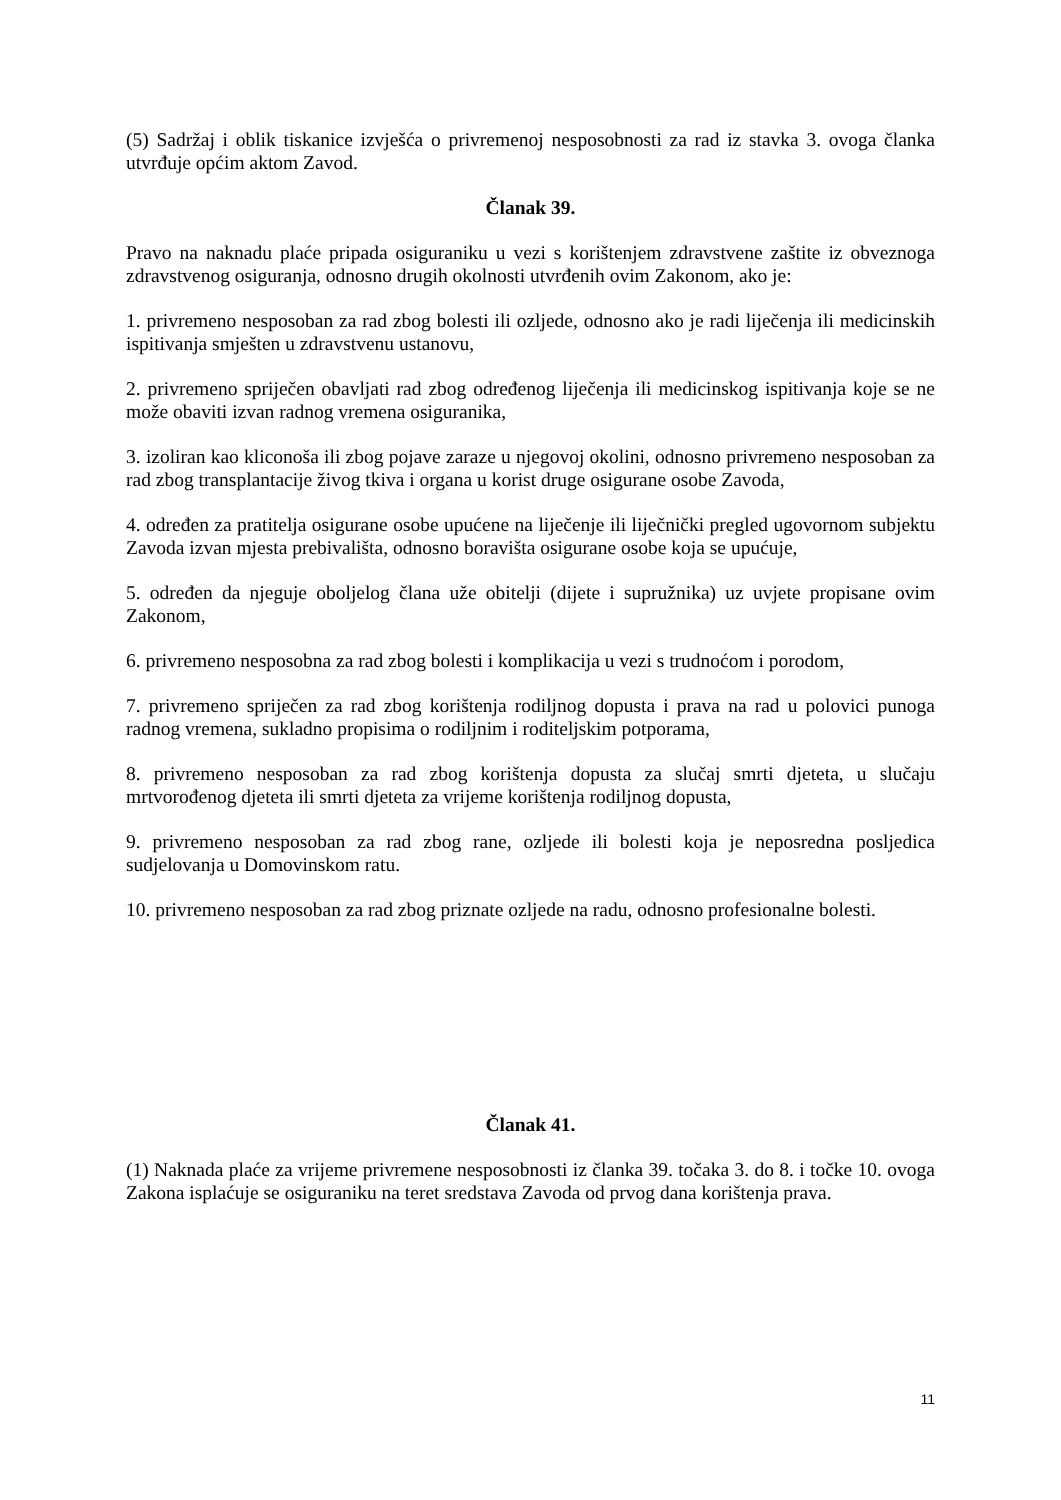(5) Sadržaj i oblik tiskanice izvješća o privremenoj nesposobnosti za rad iz stavka 3. ovoga članka utvrđuje općim aktom Zavod.
Članak 39.
Pravo na naknadu plaće pripada osiguraniku u vezi s korištenjem zdravstvene zaštite iz obveznoga zdravstvenog osiguranja, odnosno drugih okolnosti utvrđenih ovim Zakonom, ako je:
1. privremeno nesposoban za rad zbog bolesti ili ozljede, odnosno ako je radi liječenja ili medicinskih ispitivanja smješten u zdravstvenu ustanovu,
2. privremeno spriječen obavljati rad zbog određenog liječenja ili medicinskog ispitivanja koje se ne može obaviti izvan radnog vremena osiguranika,
3. izoliran kao kliconoša ili zbog pojave zaraze u njegovoj okolini, odnosno privremeno nesposoban za rad zbog transplantacije živog tkiva i organa u korist druge osigurane osobe Zavoda,
4. određen za pratitelja osigurane osobe upućene na liječenje ili liječnički pregled ugovornom subjektu Zavoda izvan mjesta prebivališta, odnosno boravišta osigurane osobe koja se upućuje,
5. određen da njeguje oboljelog člana uže obitelji (dijete i supružnika) uz uvjete propisane ovim Zakonom,
6. privremeno nesposobna za rad zbog bolesti i komplikacija u vezi s trudnoćom i porodom,
7. privremeno spriječen za rad zbog korištenja rodiljnog dopusta i prava na rad u polovici punoga radnog vremena, sukladno propisima o rodiljnim i roditeljskim potporama,
8. privremeno nesposoban za rad zbog korištenja dopusta za slučaj smrti djeteta, u slučaju mrtvorođenog djeteta ili smrti djeteta za vrijeme korištenja rodiljnog dopusta,
9. privremeno nesposoban za rad zbog rane, ozljede ili bolesti koja je neposredna posljedica sudjelovanja u Domovinskom ratu.
10. privremeno nesposoban za rad zbog priznate ozljede na radu, odnosno profesionalne bolesti.
Članak 41.
(1) Naknada plaće za vrijeme privremene nesposobnosti iz članka 39. točaka 3. do 8. i točke 10. ovoga Zakona isplaćuje se osiguraniku na teret sredstava Zavoda od prvog dana korištenja prava.
11